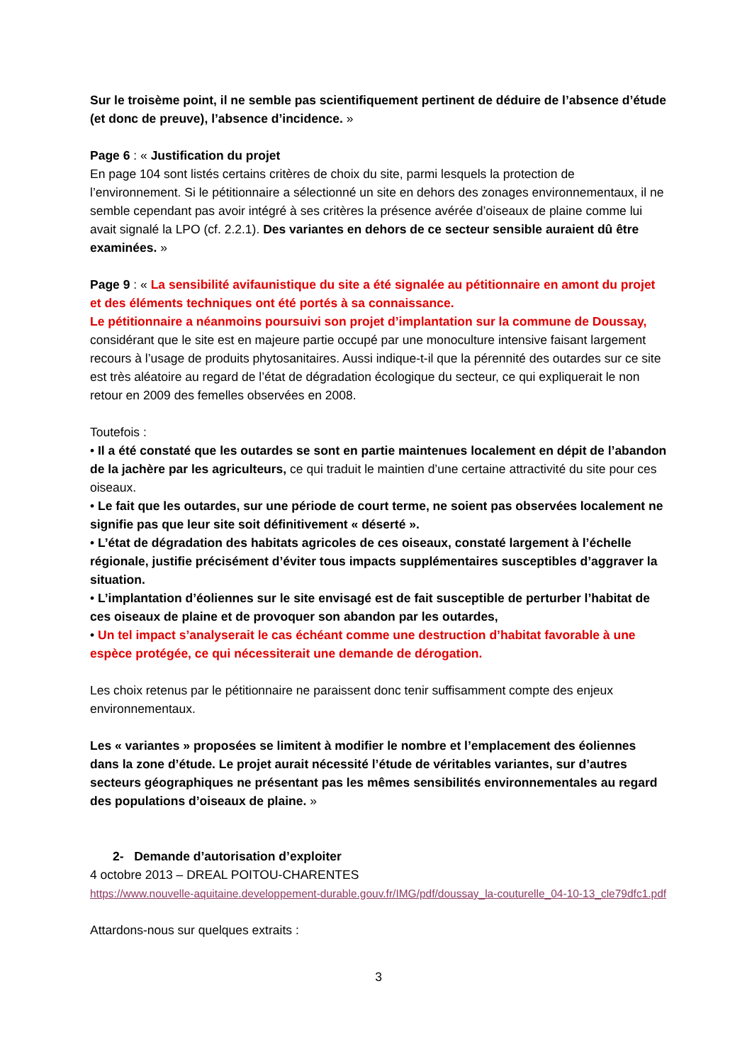Sur le troisème point, il ne semble pas scientifiquement pertinent de déduire de l’absence d’étude (et donc de preuve), l’absence d’incidence. »
Page 6 : « Justification du projet
En page 104 sont listés certains critères de choix du site, parmi lesquels la protection de l’environnement. Si le pétitionnaire a sélectionné un site en dehors des zonages environnementaux, il ne semble cependant pas avoir intégré à ses critères la présence avérée d’oiseaux de plaine comme lui avait signalé la LPO (cf. 2.2.1). Des variantes en dehors de ce secteur sensible auraient dû être examinées. »
Page 9 : « La sensibilité avifaunistique du site a été signalée au pétitionnaire en amont du projet et des éléments techniques ont été portés à sa connaissance.
Le pétitionnaire a néanmoins poursuivi son projet d’implantation sur la commune de Doussay, considérant que le site est en majeure partie occupé par une monoculture intensive faisant largement recours à l’usage de produits phytosanitaires. Aussi indique-t-il que la pérennité des outardes sur ce site est très aléatoire au regard de l’état de dégradation écologique du secteur, ce qui expliquerait le non retour en 2009 des femelles observées en 2008.
Toutefois :
• Il a été constaté que les outardes se sont en partie maintenues localement en dépit de l’abandon de la jachère par les agriculteurs, ce qui traduit le maintien d’une certaine attractivité du site pour ces oiseaux.
• Le fait que les outardes, sur une période de court terme, ne soient pas observées localement ne signifie pas que leur site soit définitivement « déserté ».
• L’état de dégradation des habitats agricoles de ces oiseaux, constaté largement à l’échelle régionale, justifie précisément d’éviter tous impacts supplémentaires susceptibles d’aggraver la situation.
• L’implantation d’éoliennes sur le site envisagé est de fait susceptible de perturber l’habitat de ces oiseaux de plaine et de provoquer son abandon par les outardes,
• Un tel impact s’analyserait le cas échéant comme une destruction d’habitat favorable à une espèce protégée, ce qui nécessiterait une demande de dérogation.
Les choix retenus par le pétitionnaire ne paraissent donc tenir suffisamment compte des enjeux environnementaux.
Les « variantes » proposées se limitent à modifier le nombre et l’emplacement des éoliennes dans la zone d’étude. Le projet aurait nécessité l’étude de véritables variantes, sur d’autres secteurs géographiques ne présentant pas les mêmes sensibilités environnementales au regard des populations d’oiseaux de plaine. »
2- Demande d’autorisation d’exploiter
4 octobre 2013 – DREAL POITOU-CHARENTES
https://www.nouvelle-aquitaine.developpement-durable.gouv.fr/IMG/pdf/doussay_la-couturelle_04-10-13_cle79dfc1.pdf
Attardons-nous sur quelques extraits :
3